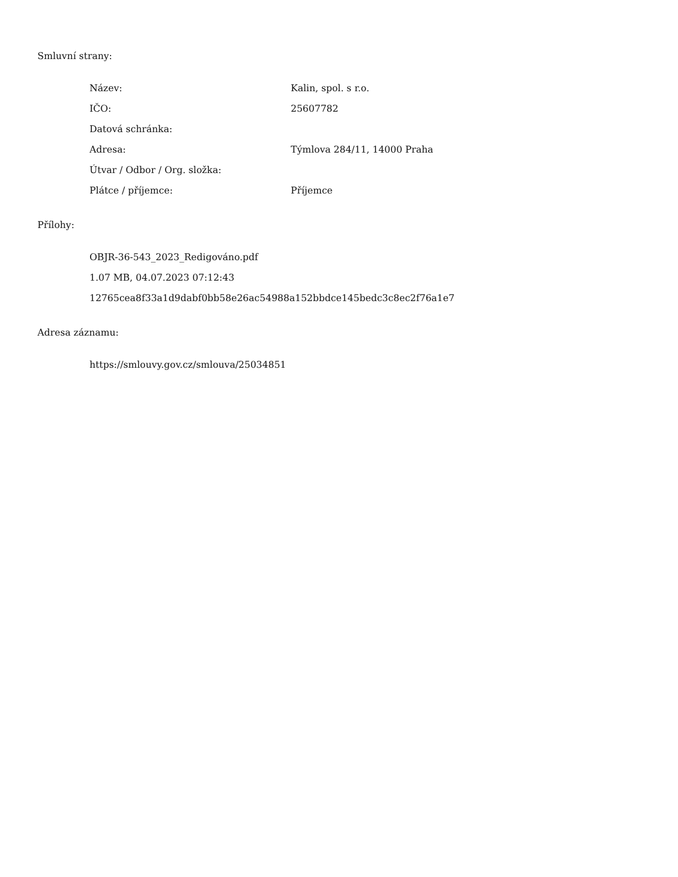Smluvní strany:
| Název: | Kalin, spol. s r.o. |
| IČO: | 25607782 |
| Datová schránka: | |
| Adresa: | Týmlova 284/11, 14000 Praha |
| Útvar / Odbor / Org. složka: | |
| Plátce / příjemce: | Příjemce |
Přílohy:
OBJR-36-543_2023_Redigováno.pdf
1.07 MB, 04.07.2023 07:12:43
12765cea8f33a1d9dabf0bb58e26ac54988a152bbdce145bedc3c8ec2f76a1e7
Adresa záznamu:
https://smlouvy.gov.cz/smlouva/25034851